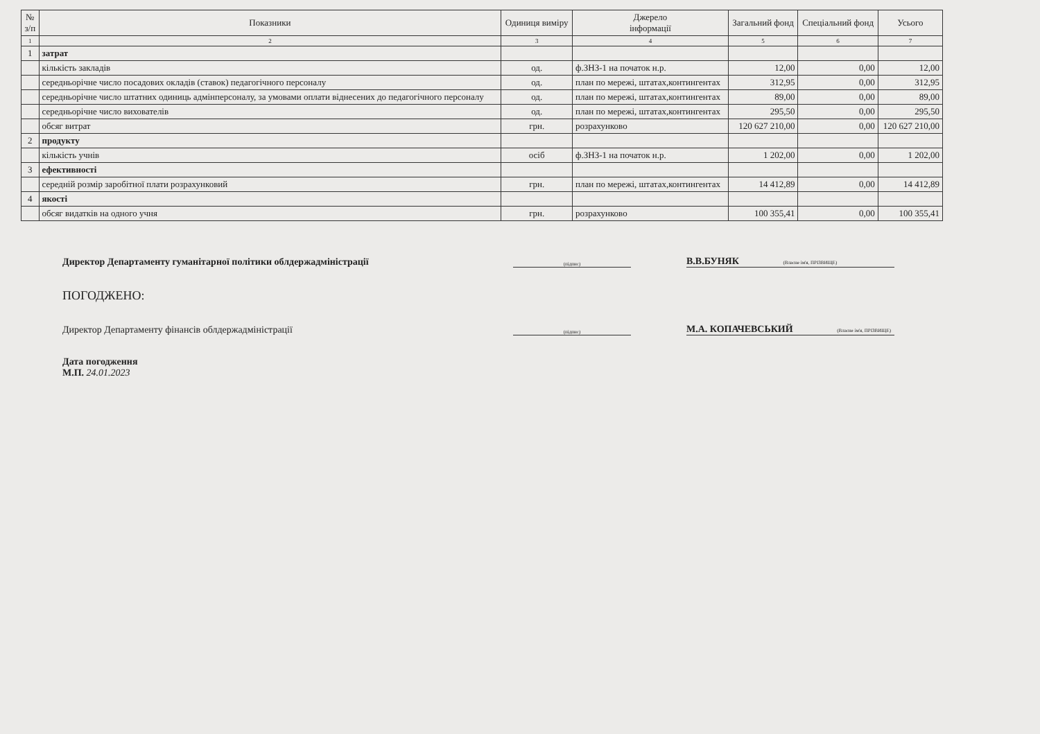| № з/п | Показники | Одиниця виміру | Джерело інформації | Загальний фонд | Спеціальний фонд | Усього |
| --- | --- | --- | --- | --- | --- | --- |
| 1 | 2 | 3 | 4 | 5 | 6 | 7 |
| 1 | затрат | | | | | |
| | кількість закладів | од. | ф.ЗНЗ-1 на початок н.р. | 12,00 | 0,00 | 12,00 |
| | середньорічне число посадових окладів (ставок) педагогічного персоналу | од. | план по мережі, штатах,контингентах | 312,95 | 0,00 | 312,95 |
| | середньорічне число штатних одиниць адмінперсоналу, за умовами оплати віднесених до педагогічного персоналу | од. | план по мережі, штатах,контингентах | 89,00 | 0,00 | 89,00 |
| | середньорічне число вихователів | од. | план по мережі, штатах,контингентах | 295,50 | 0,00 | 295,50 |
| | обсяг витрат | грн. | розрахунково | 120 627 210,00 | 0,00 | 120 627 210,00 |
| 2 | продукту | | | | | |
| | кількість учнів | осіб | ф.ЗНЗ-1 на початок н.р. | 1 202,00 | 0,00 | 1 202,00 |
| 3 | ефективності | | | | | |
| | середній розмір заробітної плати розрахунковий | грн. | план по мережі, штатах,контингентах | 14 412,89 | 0,00 | 14 412,89 |
| 4 | якості | | | | | |
| | обсяг видатків на одного учня | грн. | розрахунково | 100 355,41 | 0,00 | 100 355,41 |
Директор Департаменту гуманітарної політики облдержадміністрації
(підпис)
В.В.БУНЯК (Власне ім'я, ПРІЗВИЩЕ)
ПОГОДЖЕНО:
Директор Департаменту фінансів облдержадміністрації
(підпис)
М.А. КОПАЧЕВСЬКИЙ (Власне ім'я, ПРІЗВИЩЕ)
Дата погодження
М.П. 24.01.2023